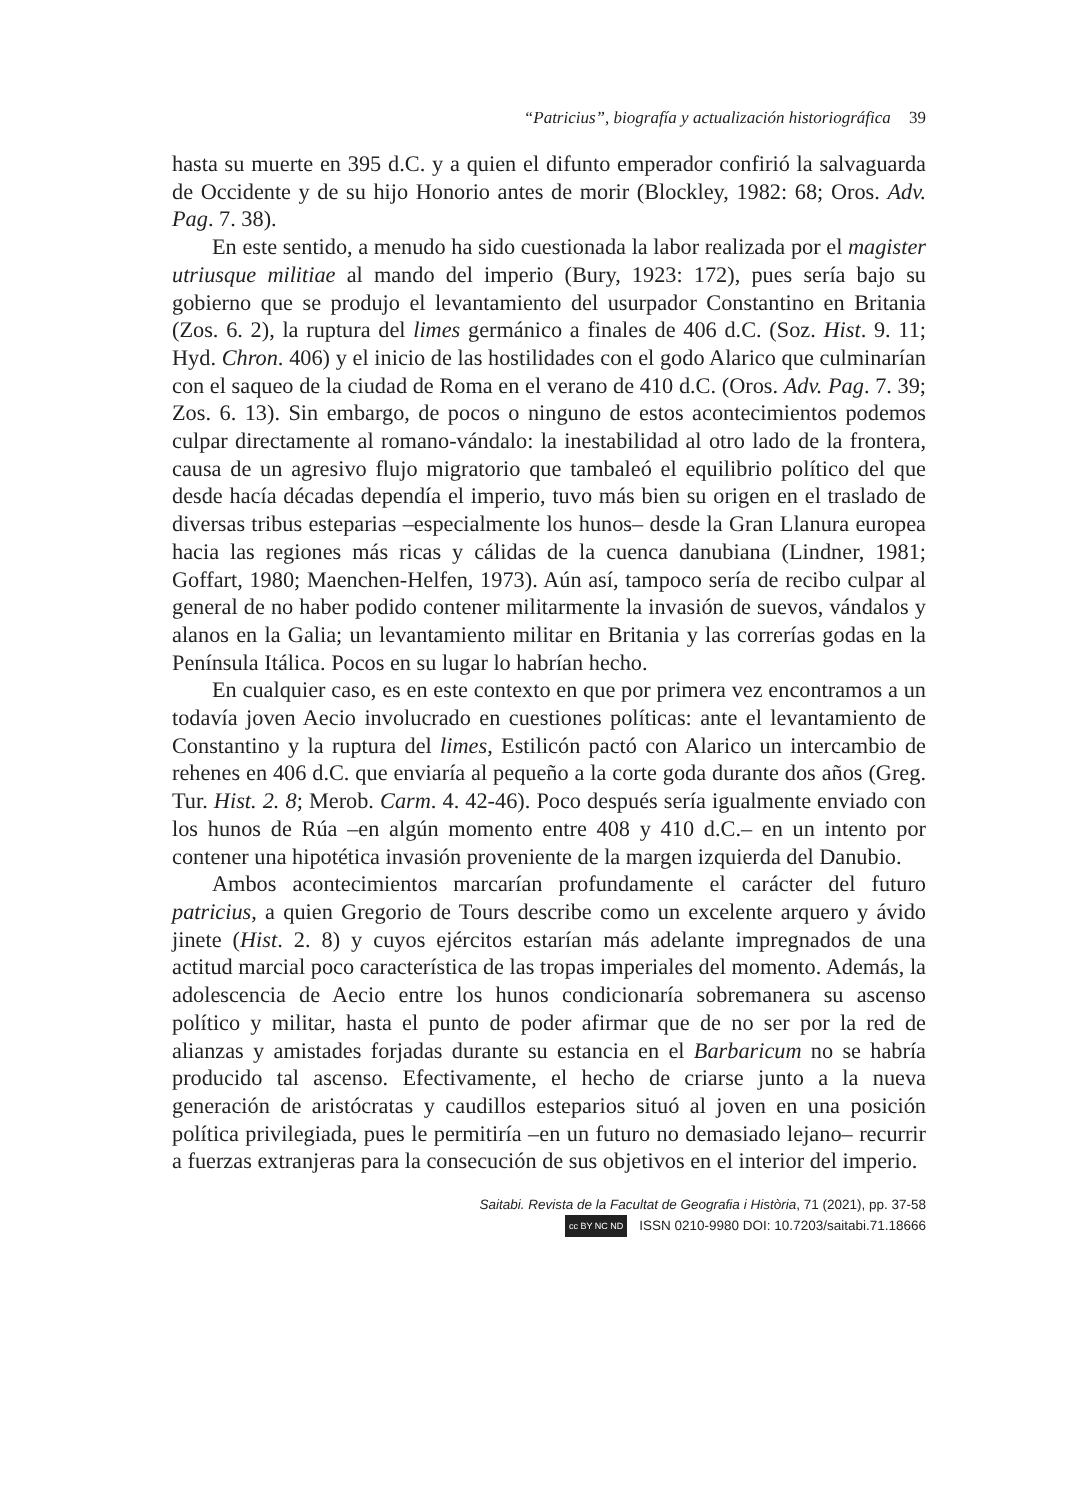“Patricius”, biografía y actualización historiográfica 39
hasta su muerte en 395 d.C. y a quien el difunto emperador confirió la salvaguarda de Occidente y de su hijo Honorio antes de morir (Blockley, 1982: 68; Oros. Adv. Pag. 7. 38).
En este sentido, a menudo ha sido cuestionada la labor realizada por el magister utriusque militiae al mando del imperio (Bury, 1923: 172), pues sería bajo su gobierno que se produjo el levantamiento del usurpador Constantino en Britania (Zos. 6. 2), la ruptura del limes germánico a finales de 406 d.C. (Soz. Hist. 9. 11; Hyd. Chron. 406) y el inicio de las hostilidades con el godo Alarico que culminarían con el saqueo de la ciudad de Roma en el verano de 410 d.C. (Oros. Adv. Pag. 7. 39; Zos. 6. 13). Sin embargo, de pocos o ninguno de estos acontecimientos podemos culpar directamente al romano-vándalo: la inestabilidad al otro lado de la frontera, causa de un agresivo flujo migratorio que tambaleó el equilibrio político del que desde hacía décadas dependía el imperio, tuvo más bien su origen en el traslado de diversas tribus esteparias –especialmente los hunos– desde la Gran Llanura europea hacia las regiones más ricas y cálidas de la cuenca danubiana (Lindner, 1981; Goffart, 1980; Maenchen-Helfen, 1973). Aún así, tampoco sería de recibo culpar al general de no haber podido contener militarmente la invasión de suevos, vándalos y alanos en la Galia; un levantamiento militar en Britania y las correrías godas en la Península Itálica. Pocos en su lugar lo habrían hecho.
En cualquier caso, es en este contexto en que por primera vez encontramos a un todavía joven Aecio involucrado en cuestiones políticas: ante el levantamiento de Constantino y la ruptura del limes, Estilicón pactó con Alarico un intercambio de rehenes en 406 d.C. que enviaría al pequeño a la corte goda durante dos años (Greg. Tur. Hist. 2. 8; Merob. Carm. 4. 42-46). Poco después sería igualmente enviado con los hunos de Rúa –en algún momento entre 408 y 410 d.C.– en un intento por contener una hipotética invasión proveniente de la margen izquierda del Danubio.
Ambos acontecimientos marcarían profundamente el carácter del futuro patricius, a quien Gregorio de Tours describe como un excelente arquero y ávido jinete (Hist. 2. 8) y cuyos ejércitos estarían más adelante impregnados de una actitud marcial poco característica de las tropas imperiales del momento. Además, la adolescencia de Aecio entre los hunos condicionaría sobremanera su ascenso político y militar, hasta el punto de poder afirmar que de no ser por la red de alianzas y amistades forjadas durante su estancia en el Barbaricum no se habría producido tal ascenso. Efectivamente, el hecho de criarse junto a la nueva generación de aristócratas y caudillos esteparios situó al joven en una posición política privilegiada, pues le permitiría –en un futuro no demasiado lejano– recurrir a fuerzas extranjeras para la consecución de sus objetivos en el interior del imperio.
Saitabi. Revista de la Facultat de Geografia i Història, 71 (2021), pp. 37-58
cc BY NC ND ISSN 0210-9980 DOI: 10.7203/saitabi.71.18666